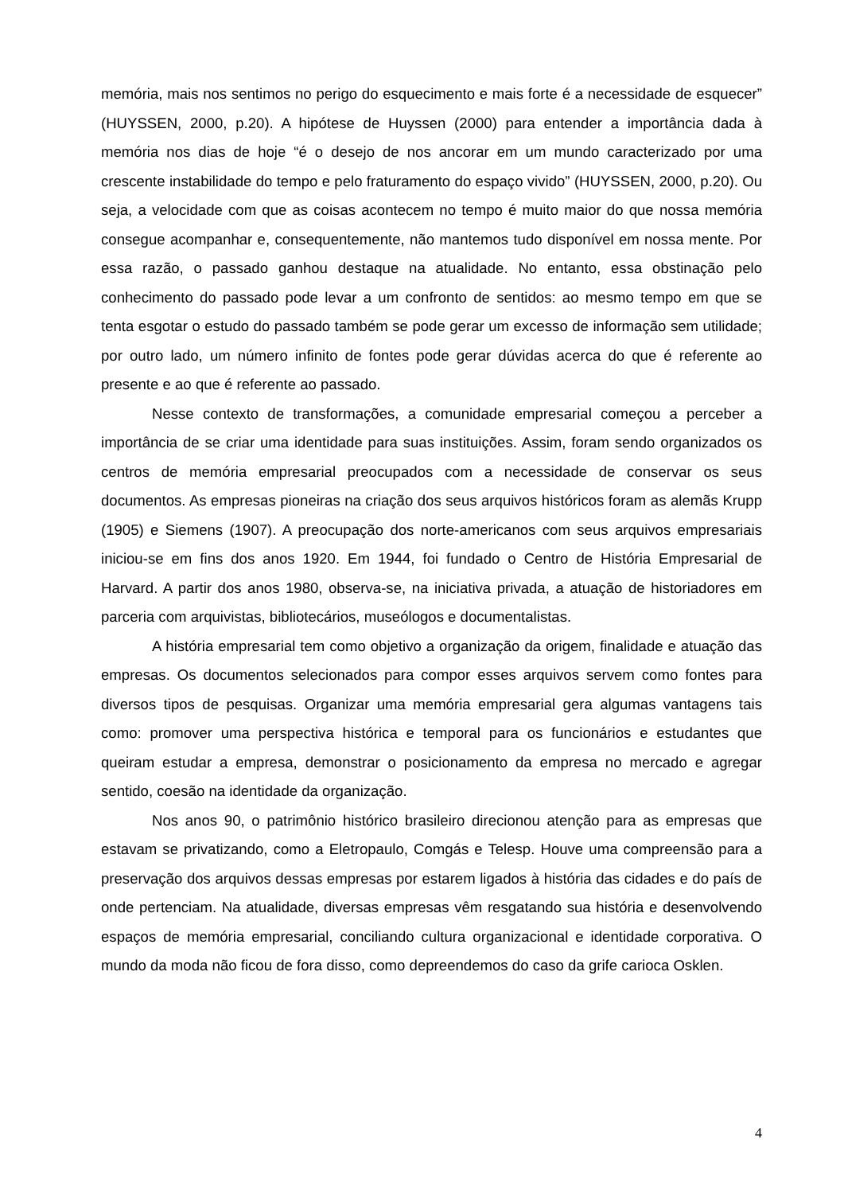memória, mais nos sentimos no perigo do esquecimento e mais forte é a necessidade de esquecer” (HUYSSEN, 2000, p.20). A hipótese de Huyssen (2000) para entender a importância dada à memória nos dias de hoje “é o desejo de nos ancorar em um mundo caracterizado por uma crescente instabilidade do tempo e pelo fraturamento do espaço vivido” (HUYSSEN, 2000, p.20). Ou seja, a velocidade com que as coisas acontecem no tempo é muito maior do que nossa memória consegue acompanhar e, consequentemente, não mantemos tudo disponível em nossa mente. Por essa razão, o passado ganhou destaque na atualidade. No entanto, essa obstinação pelo conhecimento do passado pode levar a um confronto de sentidos: ao mesmo tempo em que se tenta esgotar o estudo do passado também se pode gerar um excesso de informação sem utilidade; por outro lado, um número infinito de fontes pode gerar dúvidas acerca do que é referente ao presente e ao que é referente ao passado.
Nesse contexto de transformações, a comunidade empresarial começou a perceber a importância de se criar uma identidade para suas instituições. Assim, foram sendo organizados os centros de memória empresarial preocupados com a necessidade de conservar os seus documentos. As empresas pioneiras na criação dos seus arquivos históricos foram as alemãs Krupp (1905) e Siemens (1907). A preocupação dos norte-americanos com seus arquivos empresariais iniciou-se em fins dos anos 1920. Em 1944, foi fundado o Centro de História Empresarial de Harvard. A partir dos anos 1980, observa-se, na iniciativa privada, a atuação de historiadores em parceria com arquivistas, bibliotecários, museólogos e documentalistas.
A história empresarial tem como objetivo a organização da origem, finalidade e atuação das empresas. Os documentos selecionados para compor esses arquivos servem como fontes para diversos tipos de pesquisas. Organizar uma memória empresarial gera algumas vantagens tais como: promover uma perspectiva histórica e temporal para os funcionários e estudantes que queiram estudar a empresa, demonstrar o posicionamento da empresa no mercado e agregar sentido, coesão na identidade da organização.
Nos anos 90, o patrimônio histórico brasileiro direcionou atenção para as empresas que estavam se privatizando, como a Eletropaulo, Comgás e Telesp. Houve uma compreensão para a preservação dos arquivos dessas empresas por estarem ligados à história das cidades e do país de onde pertenciam. Na atualidade, diversas empresas vêm resgatando sua história e desenvolvendo espaços de memória empresarial, conciliando cultura organizacional e identidade corporativa. O mundo da moda não ficou de fora disso, como depreendemos do caso da grife carioca Osklen.
4